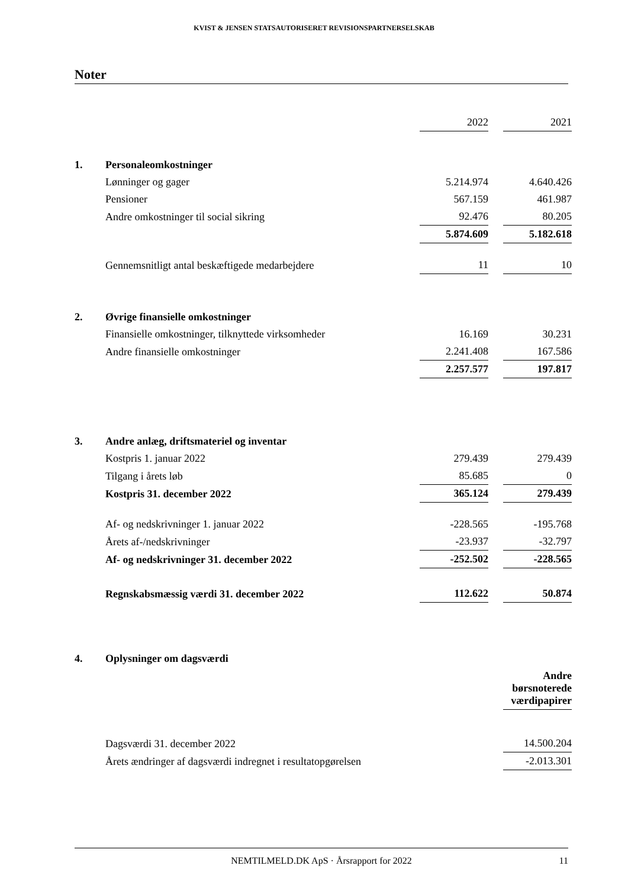KVIST & JENSEN STATSAUTORISERET REVISIONSPARTNERSELSKAB
Noter
| | | 2022 | | 2021 |
| 1. | Personaleomkostninger | | | |
| | Lønninger og gager | 5.214.974 | | 4.640.426 |
| | Pensioner | 567.159 | | 461.987 |
| | Andre omkostninger til social sikring | 92.476 | | 80.205 |
| | | 5.874.609 | | 5.182.618 |
| | Gennemsnitligt antal beskæftigede medarbejdere | 11 | | 10 |
| 2. | Øvrige finansielle omkostninger | | | |
| | Finansielle omkostninger, tilknyttede virksomheder | 16.169 | | 30.231 |
| | Andre finansielle omkostninger | 2.241.408 | | 167.586 |
| | | 2.257.577 | | 197.817 |
| 3. | Andre anlæg, driftsmateriel og inventar | | | |
| | Kostpris 1. januar 2022 | 279.439 | | 279.439 |
| | Tilgang i årets løb | 85.685 | | 0 |
| | Kostpris 31. december 2022 | 365.124 | | 279.439 |
| | Af- og nedskrivninger 1. januar 2022 | -228.565 | | -195.768 |
| | Årets af-/nedskrivninger | -23.937 | | -32.797 |
| | Af- og nedskrivninger 31. december 2022 | -252.502 | | -228.565 |
| | Regnskabsmæssig værdi 31. december 2022 | 112.622 | | 50.874 |
| 4. | Oplysninger om dagsværdi | | | |
| | | | | Andre børsnoterede værdipapirer |
| | Dagsværdi 31. december 2022 | | | 14.500.204 |
| | Årets ændringer af dagsværdi indregnet i resultatopgørelsen | | | -2.013.301 |
NEMTILMELD.DK ApS · Årsrapport for 2022 11